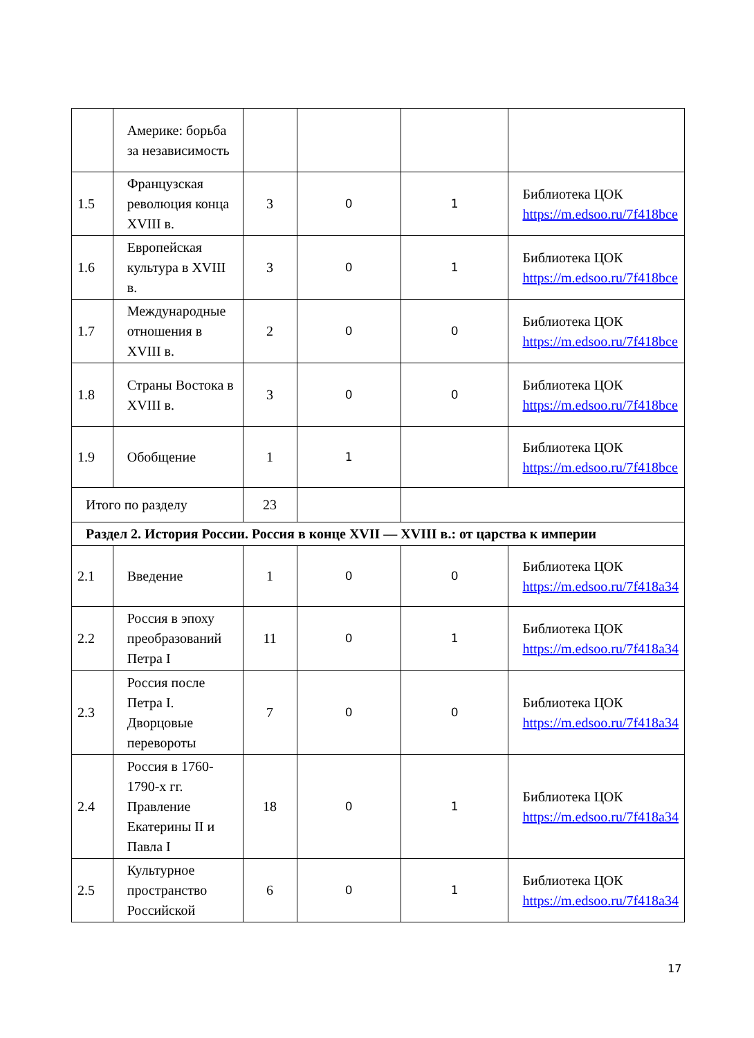| | Америке: борьба за независимость | | | | |
| 1.5 | Французская революция конца XVIII в. | 3 | 0 | 1 | Библиотека ЦОК https://m.edsoo.ru/7f418bce |
| 1.6 | Европейская культура в XVIII в. | 3 | 0 | 1 | Библиотека ЦОК https://m.edsoo.ru/7f418bce |
| 1.7 | Международные отношения в XVIII в. | 2 | 0 | 0 | Библиотека ЦОК https://m.edsoo.ru/7f418bce |
| 1.8 | Страны Востока в XVIII в. | 3 | 0 | 0 | Библиотека ЦОК https://m.edsoo.ru/7f418bce |
| 1.9 | Обобщение | 1 | 1 | | Библиотека ЦОК https://m.edsoo.ru/7f418bce |
| Итого по разделу | | 23 | | | |
| Раздел 2. История России. Россия в конце XVII — XVIII в.: от царства к империи | | | | | |
| 2.1 | Введение | 1 | 0 | 0 | Библиотека ЦОК https://m.edsoo.ru/7f418a34 |
| 2.2 | Россия в эпоху преобразований Петра I | 11 | 0 | 1 | Библиотека ЦОК https://m.edsoo.ru/7f418a34 |
| 2.3 | Россия после Петра I. Дворцовые перевороты | 7 | 0 | 0 | Библиотека ЦОК https://m.edsoo.ru/7f418a34 |
| 2.4 | Россия в 1760-1790-х гг. Правление Екатерины II и Павла I | 18 | 0 | 1 | Библиотека ЦОК https://m.edsoo.ru/7f418a34 |
| 2.5 | Культурное пространство Российской | 6 | 0 | 1 | Библиотека ЦОК https://m.edsoo.ru/7f418a34 |
17